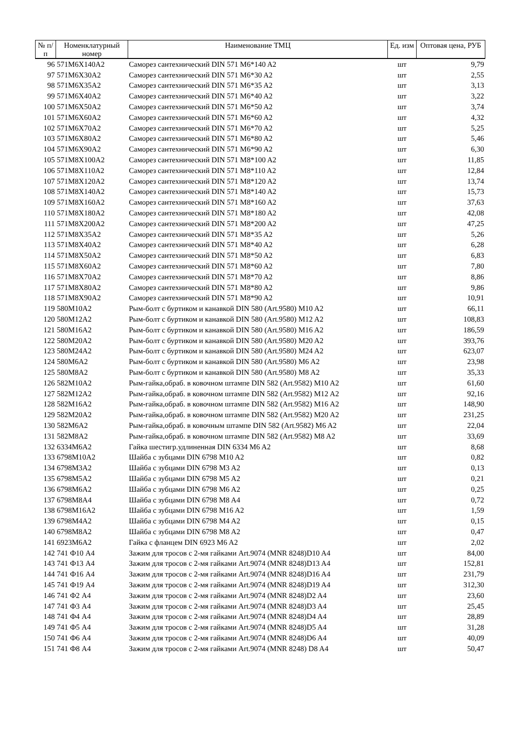| № п/п | Номенклатурный номер | Наименование ТМЦ | Ед. изм | Оптовая цена, РУБ |
| --- | --- | --- | --- | --- |
| 96 | 571M6X140A2 | Саморез сантехнический DIN 571 M6*140 A2 | шт | 9,79 |
| 97 | 571M6X30A2 | Саморез сантехнический DIN 571 M6*30 A2 | шт | 2,55 |
| 98 | 571M6X35A2 | Саморез сантехнический DIN 571 M6*35 A2 | шт | 3,13 |
| 99 | 571M6X40A2 | Саморез сантехнический DIN 571 M6*40 A2 | шт | 3,22 |
| 100 | 571M6X50A2 | Саморез сантехнический DIN 571 M6*50 A2 | шт | 3,74 |
| 101 | 571M6X60A2 | Саморез сантехнический DIN 571 M6*60 A2 | шт | 4,32 |
| 102 | 571M6X70A2 | Саморез сантехнический DIN 571 M6*70 A2 | шт | 5,25 |
| 103 | 571M6X80A2 | Саморез сантехнический DIN 571 M6*80 A2 | шт | 5,46 |
| 104 | 571M6X90A2 | Саморез сантехнический DIN 571 M6*90 A2 | шт | 6,30 |
| 105 | 571M8X100A2 | Саморез сантехнический DIN 571 M8*100 A2 | шт | 11,85 |
| 106 | 571M8X110A2 | Саморез сантехнический DIN 571 M8*110 A2 | шт | 12,84 |
| 107 | 571M8X120A2 | Саморез сантехнический DIN 571 M8*120 A2 | шт | 13,74 |
| 108 | 571M8X140A2 | Саморез сантехнический DIN 571 M8*140 A2 | шт | 15,73 |
| 109 | 571M8X160A2 | Саморез сантехнический DIN 571 M8*160 A2 | шт | 37,63 |
| 110 | 571M8X180A2 | Саморез сантехнический DIN 571 M8*180 A2 | шт | 42,08 |
| 111 | 571M8X200A2 | Саморез сантехнический DIN 571 M8*200 A2 | шт | 47,25 |
| 112 | 571M8X35A2 | Саморез сантехнический DIN 571 M8*35 A2 | шт | 5,26 |
| 113 | 571M8X40A2 | Саморез сантехнический DIN 571 M8*40 A2 | шт | 6,28 |
| 114 | 571M8X50A2 | Саморез сантехнический DIN 571 M8*50 A2 | шт | 6,83 |
| 115 | 571M8X60A2 | Саморез сантехнический DIN 571 M8*60 A2 | шт | 7,80 |
| 116 | 571M8X70A2 | Саморез сантехнический DIN 571 M8*70 A2 | шт | 8,86 |
| 117 | 571M8X80A2 | Саморез сантехнический DIN 571 M8*80 A2 | шт | 9,86 |
| 118 | 571M8X90A2 | Саморез сантехнический DIN 571 M8*90 A2 | шт | 10,91 |
| 119 | 580M10A2 | Рым-болт с буртиком и канавкой DIN 580 (Art.9580) M10 A2 | шт | 66,11 |
| 120 | 580M12A2 | Рым-болт с буртиком и канавкой DIN 580 (Art.9580) M12 A2 | шт | 108,83 |
| 121 | 580M16A2 | Рым-болт с буртиком и канавкой DIN 580 (Art.9580) M16 A2 | шт | 186,59 |
| 122 | 580M20A2 | Рым-болт с буртиком и канавкой DIN 580 (Art.9580) M20 A2 | шт | 393,76 |
| 123 | 580M24A2 | Рым-болт с буртиком и канавкой DIN 580 (Art.9580) M24 A2 | шт | 623,07 |
| 124 | 580M6A2 | Рым-болт с буртиком и канавкой DIN 580 (Art.9580) M6 A2 | шт | 23,98 |
| 125 | 580M8A2 | Рым-болт с буртиком и канавкой DIN 580 (Art.9580) M8 A2 | шт | 35,33 |
| 126 | 582M10A2 | Рым-гайка,обраб. в ковочном штампе DIN 582 (Art.9582) M10 A2 | шт | 61,60 |
| 127 | 582M12A2 | Рым-гайка,обраб. в ковочном штампе DIN 582 (Art.9582) M12 A2 | шт | 92,16 |
| 128 | 582M16A2 | Рым-гайка,обраб. в ковочном штампе DIN 582 (Art.9582) M16 A2 | шт | 148,90 |
| 129 | 582M20A2 | Рым-гайка,обраб. в ковочном штампе DIN 582 (Art.9582) M20 A2 | шт | 231,25 |
| 130 | 582M6A2 | Рым-гайка,обраб. в ковочным штампе DIN 582 (Art.9582) M6 A2 | шт | 22,04 |
| 131 | 582M8A2 | Рым-гайка,обраб. в ковочном штампе DIN 582 (Art.9582) M8 A2 | шт | 33,69 |
| 132 | 6334M6A2 | Гайка шестигр.удлиненная DIN 6334 M6 A2 | шт | 8,68 |
| 133 | 6798M10A2 | Шайба с зубцами DIN 6798 M10 A2 | шт | 0,82 |
| 134 | 6798M3A2 | Шайба с зубцами DIN 6798 M3 A2 | шт | 0,13 |
| 135 | 6798M5A2 | Шайба с зубцами DIN 6798 M5 A2 | шт | 0,21 |
| 136 | 6798M6A2 | Шайба с зубцами DIN 6798 M6 A2 | шт | 0,25 |
| 137 | 6798M8A4 | Шайба с зубцами DIN 6798 M8 A4 | шт | 0,72 |
| 138 | 6798M16A2 | Шайба с зубцами DIN 6798 M16 A2 | шт | 1,59 |
| 139 | 6798M4A2 | Шайба с зубцами DIN 6798 M4 A2 | шт | 0,15 |
| 140 | 6798M8A2 | Шайба с зубцами DIN 6798 M8 A2 | шт | 0,47 |
| 141 | 6923M6A2 | Гайка с фланцем DIN 6923 M6 A2 | шт | 2,02 |
| 142 | 741 Ф10 A4 | Зажим для тросов с 2-мя гайками Art.9074 (MNR 8248)D10 A4 | шт | 84,00 |
| 143 | 741 Ф13 A4 | Зажим для тросов с 2-мя гайками Art.9074 (MNR 8248)D13 A4 | шт | 152,81 |
| 144 | 741 Ф16 A4 | Зажим для тросов с 2-мя гайками Art.9074 (MNR 8248)D16 A4 | шт | 231,79 |
| 145 | 741 Ф19 A4 | Зажим для тросов с 2-мя гайками Art.9074 (MNR 8248)D19 A4 | шт | 312,30 |
| 146 | 741 Ф2 A4 | Зажим для тросов с 2-мя гайками Art.9074 (MNR 8248)D2 A4 | шт | 23,60 |
| 147 | 741 Ф3 A4 | Зажим для тросов с 2-мя гайками Art.9074 (MNR 8248)D3 A4 | шт | 25,45 |
| 148 | 741 Ф4 A4 | Зажим для тросов с 2-мя гайками Art.9074 (MNR 8248)D4 A4 | шт | 28,89 |
| 149 | 741 Ф5 A4 | Зажим для тросов с 2-мя гайками Art.9074 (MNR 8248)D5 A4 | шт | 31,28 |
| 150 | 741 Ф6 A4 | Зажим для тросов с 2-мя гайками Art.9074 (MNR 8248)D6 A4 | шт | 40,09 |
| 151 | 741 Ф8 A4 | Зажим для тросов с 2-мя гайками Art.9074 (MNR 8248) D8 A4 | шт | 50,47 |